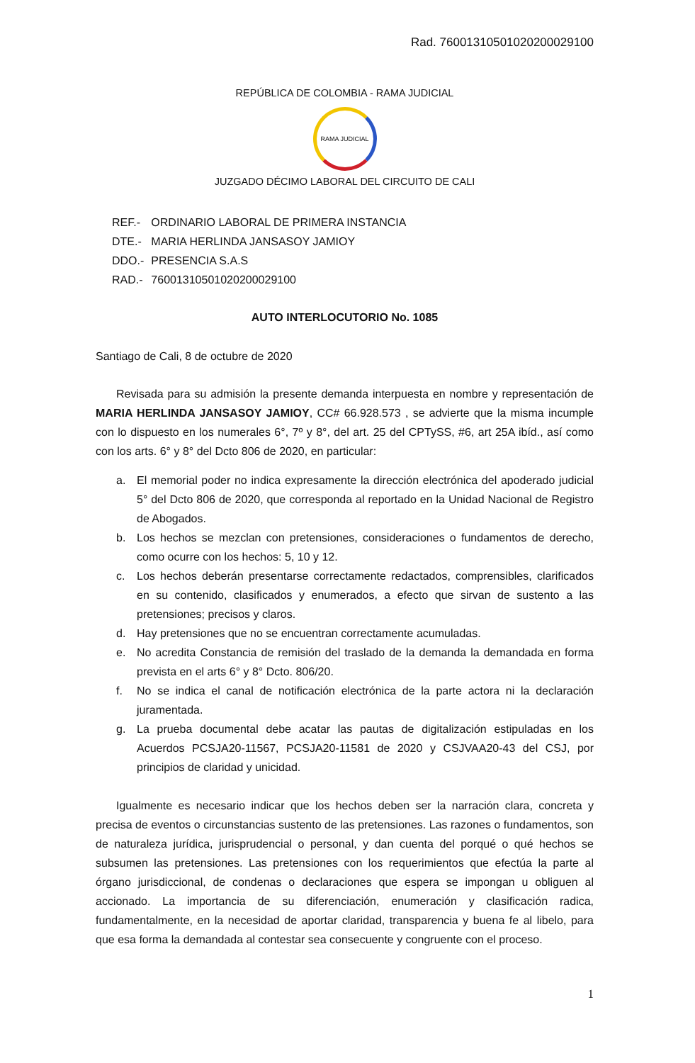Rad. 76001310501020200029100
REPÚBLICA DE COLOMBIA - RAMA JUDICIAL
RAMA JUDICIAL
JUZGADO DÉCIMO LABORAL DEL CIRCUITO DE CALI
| REF.- | ORDINARIO LABORAL DE PRIMERA INSTANCIA |
| DTE.- | MARIA HERLINDA JANSASOY JAMIOY |
| DDO.- | PRESENCIA S.A.S |
| RAD.- | 76001310501020200029100 |
AUTO INTERLOCUTORIO No. 1085
Santiago de Cali, 8 de octubre de 2020
Revisada para su admisión la presente demanda interpuesta en nombre y representación de MARIA HERLINDA JANSASOY JAMIOY, CC# 66.928.573 , se advierte que la misma incumple con lo dispuesto en los numerales 6°, 7º y 8°, del art. 25 del CPTySS, #6, art 25A ibíd., así como con los arts. 6° y 8° del Dcto 806 de 2020, en particular:
a. El memorial poder no indica expresamente la dirección electrónica del apoderado judicial 5° del Dcto 806 de 2020, que corresponda al reportado en la Unidad Nacional de Registro de Abogados.
b. Los hechos se mezclan con pretensiones, consideraciones o fundamentos de derecho, como ocurre con los hechos: 5, 10 y 12.
c. Los hechos deberán presentarse correctamente redactados, comprensibles, clarificados en su contenido, clasificados y enumerados, a efecto que sirvan de sustento a las pretensiones; precisos y claros.
d. Hay pretensiones que no se encuentran correctamente acumuladas.
e. No acredita Constancia de remisión del traslado de la demanda la demandada en forma prevista en el arts 6° y 8° Dcto. 806/20.
f. No se indica el canal de notificación electrónica de la parte actora ni la declaración juramentada.
g. La prueba documental debe acatar las pautas de digitalización estipuladas en los Acuerdos PCSJA20-11567, PCSJA20-11581 de 2020 y CSJVAA20-43 del CSJ, por principios de claridad y unicidad.
Igualmente es necesario indicar que los hechos deben ser la narración clara, concreta y precisa de eventos o circunstancias sustento de las pretensiones. Las razones o fundamentos, son de naturaleza jurídica, jurisprudencial o personal, y dan cuenta del porqué o qué hechos se subsumen las pretensiones. Las pretensiones con los requerimientos que efectúa la parte al órgano jurisdiccional, de condenas o declaraciones que espera se impongan u obliguen al accionado. La importancia de su diferenciación, enumeración y clasificación radica, fundamentalmente, en la necesidad de aportar claridad, transparencia y buena fe al libelo, para que esa forma la demandada al contestar sea consecuente y congruente con el proceso.
1